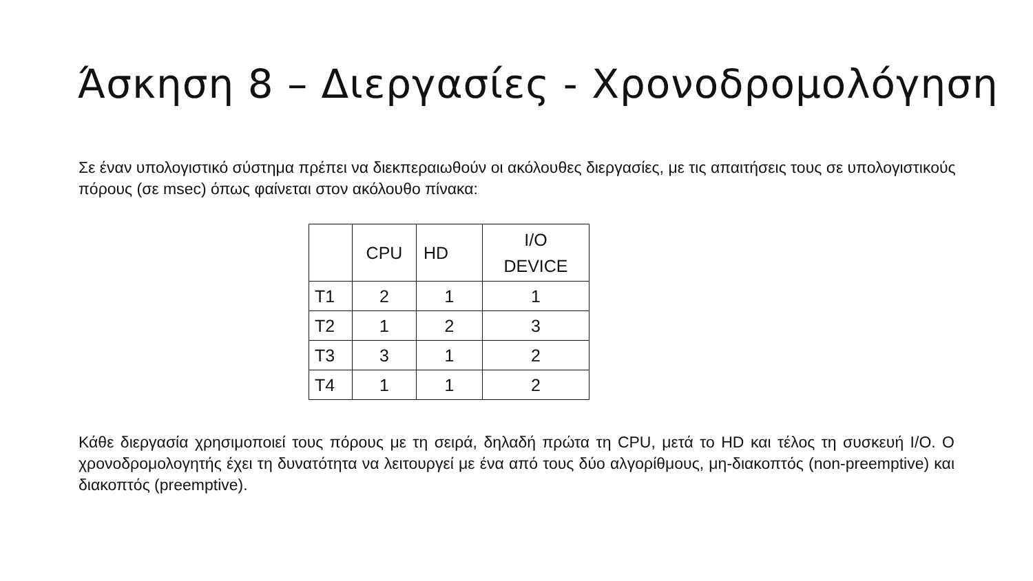Άσκηση 8 – Διεργασίες - Χρονοδρομολόγηση
Σε έναν υπολογιστικό σύστημα πρέπει να διεκπεραιωθούν οι ακόλουθες διεργασίες, με τις απαιτήσεις τους σε υπολογιστικούς πόρους (σε msec) όπως φαίνεται στον ακόλουθο πίνακα:
| | CPU | HD | I/O DEVICE |
| --- | --- | --- | --- |
| T1 | 2 | 1 | 1 |
| T2 | 1 | 2 | 3 |
| T3 | 3 | 1 | 2 |
| T4 | 1 | 1 | 2 |
Κάθε διεργασία χρησιμοποιεί τους πόρους με τη σειρά, δηλαδή πρώτα τη CPU, μετά το HD και τέλος τη συσκευή I/O. Ο χρονοδρομολογητής έχει τη δυνατότητα να λειτουργεί με ένα από τους δύο αλγορίθμους, μη-διακοπτός (non-preemptive) και διακοπτός (preemptive).